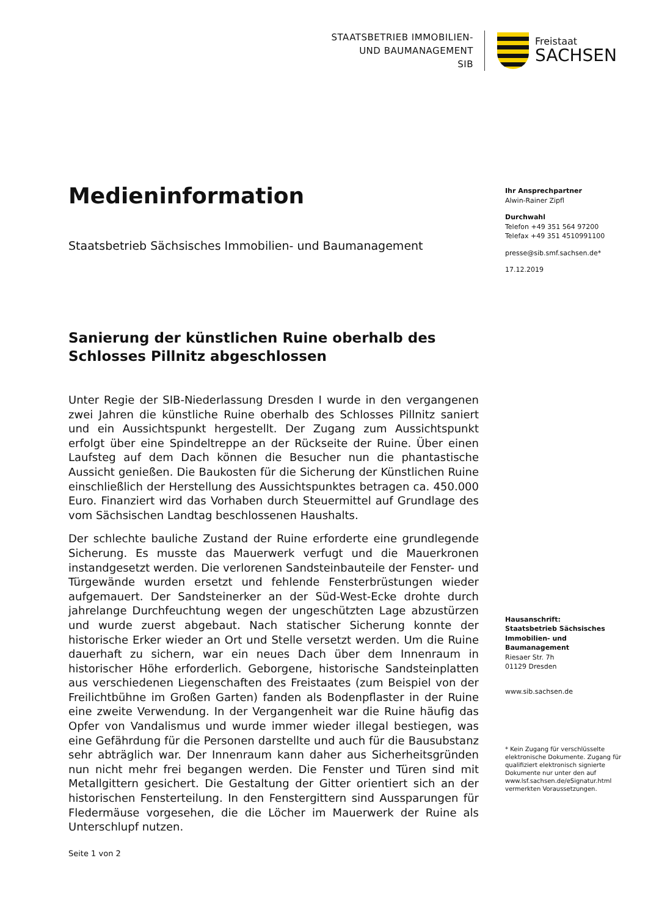STAATSBETRIEB IMMOBILIEN-
UND BAUMANAGEMENT
SIB
Freistaat
SACHSEN
Medieninformation
Staatsbetrieb Sächsisches Immobilien- und Baumanagement
Sanierung der künstlichen Ruine oberhalb des Schlosses Pillnitz abgeschlossen
Unter Regie der SIB-Niederlassung Dresden I wurde in den vergangenen zwei Jahren die künstliche Ruine oberhalb des Schlosses Pillnitz saniert und ein Aussichtspunkt hergestellt. Der Zugang zum Aussichtspunkt erfolgt über eine Spindeltreppe an der Rückseite der Ruine. Über einen Laufsteg auf dem Dach können die Besucher nun die phantastische Aussicht genießen. Die Baukosten für die Sicherung der Künstlichen Ruine einschließlich der Herstellung des Aussichtspunktes betragen ca. 450.000 Euro. Finanziert wird das Vorhaben durch Steuermittel auf Grundlage des vom Sächsischen Landtag beschlossenen Haushalts.
Der schlechte bauliche Zustand der Ruine erforderte eine grundlegende Sicherung. Es musste das Mauerwerk verfugt und die Mauerkronen instandgesetzt werden. Die verlorenen Sandsteinbauteile der Fenster- und Türgewände wurden ersetzt und fehlende Fensterbrüstungen wieder aufgemauert. Der Sandsteinerker an der Süd-West-Ecke drohte durch jahrelange Durchfeuchtung wegen der ungeschützten Lage abzustürzen und wurde zuerst abgebaut. Nach statischer Sicherung konnte der historische Erker wieder an Ort und Stelle versetzt werden. Um die Ruine dauerhaft zu sichern, war ein neues Dach über dem Innenraum in historischer Höhe erforderlich. Geborgene, historische Sandsteinplatten aus verschiedenen Liegenschaften des Freistaates (zum Beispiel von der Freilichtbühne im Großen Garten) fanden als Bodenpflaster in der Ruine eine zweite Verwendung. In der Vergangenheit war die Ruine häufig das Opfer von Vandalismus und wurde immer wieder illegal bestiegen, was eine Gefährdung für die Personen darstellte und auch für die Bausubstanz sehr abträglich war. Der Innenraum kann daher aus Sicherheitsgründen nun nicht mehr frei begangen werden. Die Fenster und Türen sind mit Metallgittern gesichert. Die Gestaltung der Gitter orientiert sich an der historischen Fensterteilung. In den Fenstergittern sind Aussparungen für Fledermäuse vorgesehen, die die Löcher im Mauerwerk der Ruine als Unterschlupf nutzen.
Ihr Ansprechpartner
Alwin-Rainer Zipfl
Durchwahl
Telefon +49 351 564 97200
Telefax +49 351 4510991100
presse@sib.smf.sachsen.de*
17.12.2019
Hausanschrift:
Staatsbetrieb Sächsisches Immobilien- und Baumanagement
Riesaer Str. 7h
01129 Dresden
www.sib.sachsen.de
* Kein Zugang für verschlüsselte elektronische Dokumente. Zugang für qualifiziert elektronisch signierte Dokumente nur unter den auf www.lsf.sachsen.de/eSignatur.html vermerkten Voraussetzungen.
Seite 1 von 2